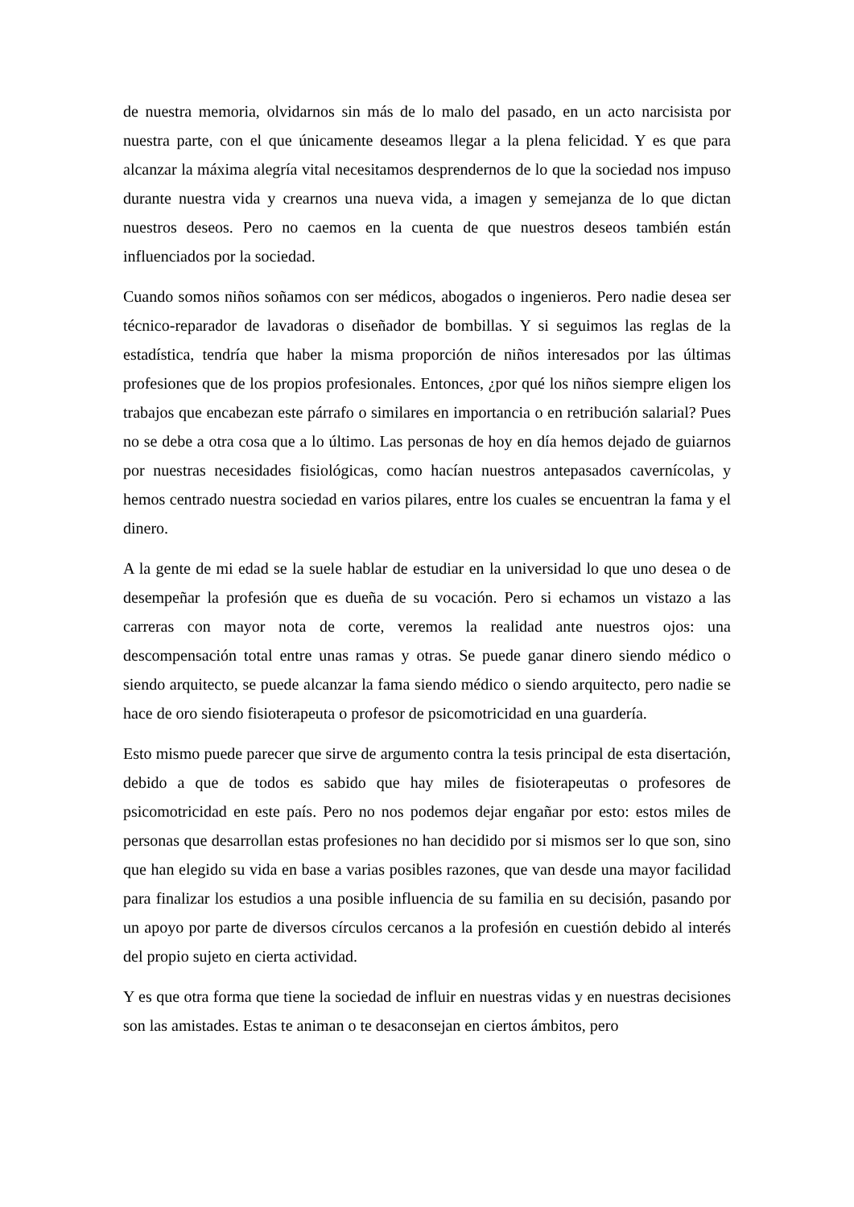de nuestra memoria, olvidarnos sin más de lo malo del pasado, en un acto narcisista por nuestra parte, con el que únicamente deseamos llegar a la plena felicidad. Y es que para alcanzar la máxima alegría vital necesitamos desprendernos de lo que la sociedad nos impuso durante nuestra vida y crearnos una nueva vida, a imagen y semejanza de lo que dictan nuestros deseos. Pero no caemos en la cuenta de que nuestros deseos también están influenciados por la sociedad.
Cuando somos niños soñamos con ser médicos, abogados o ingenieros. Pero nadie desea ser técnico-reparador de lavadoras o diseñador de bombillas. Y si seguimos las reglas de la estadística, tendría que haber la misma proporción de niños interesados por las últimas profesiones que de los propios profesionales. Entonces, ¿por qué los niños siempre eligen los trabajos que encabezan este párrafo o similares en importancia o en retribución salarial? Pues no se debe a otra cosa que a lo último. Las personas de hoy en día hemos dejado de guiarnos por nuestras necesidades fisiológicas, como hacían nuestros antepasados cavernícolas, y hemos centrado nuestra sociedad en varios pilares, entre los cuales se encuentran la fama y el dinero.
A la gente de mi edad se la suele hablar de estudiar en la universidad lo que uno desea o de desempeñar la profesión que es dueña de su vocación. Pero si echamos un vistazo a las carreras con mayor nota de corte, veremos la realidad ante nuestros ojos: una descompensación total entre unas ramas y otras. Se puede ganar dinero siendo médico o siendo arquitecto, se puede alcanzar la fama siendo médico o siendo arquitecto, pero nadie se hace de oro siendo fisioterapeuta o profesor de psicomotricidad en una guardería.
Esto mismo puede parecer que sirve de argumento contra la tesis principal de esta disertación, debido a que de todos es sabido que hay miles de fisioterapeutas o profesores de psicomotricidad en este país. Pero no nos podemos dejar engañar por esto: estos miles de personas que desarrollan estas profesiones no han decidido por si mismos ser lo que son, sino que han elegido su vida en base a varias posibles razones, que van desde una mayor facilidad para finalizar los estudios a una posible influencia de su familia en su decisión, pasando por un apoyo por parte de diversos círculos cercanos a la profesión en cuestión debido al interés del propio sujeto en cierta actividad.
Y es que otra forma que tiene la sociedad de influir en nuestras vidas y en nuestras decisiones son las amistades. Estas te animan o te desaconsejan en ciertos ámbitos, pero